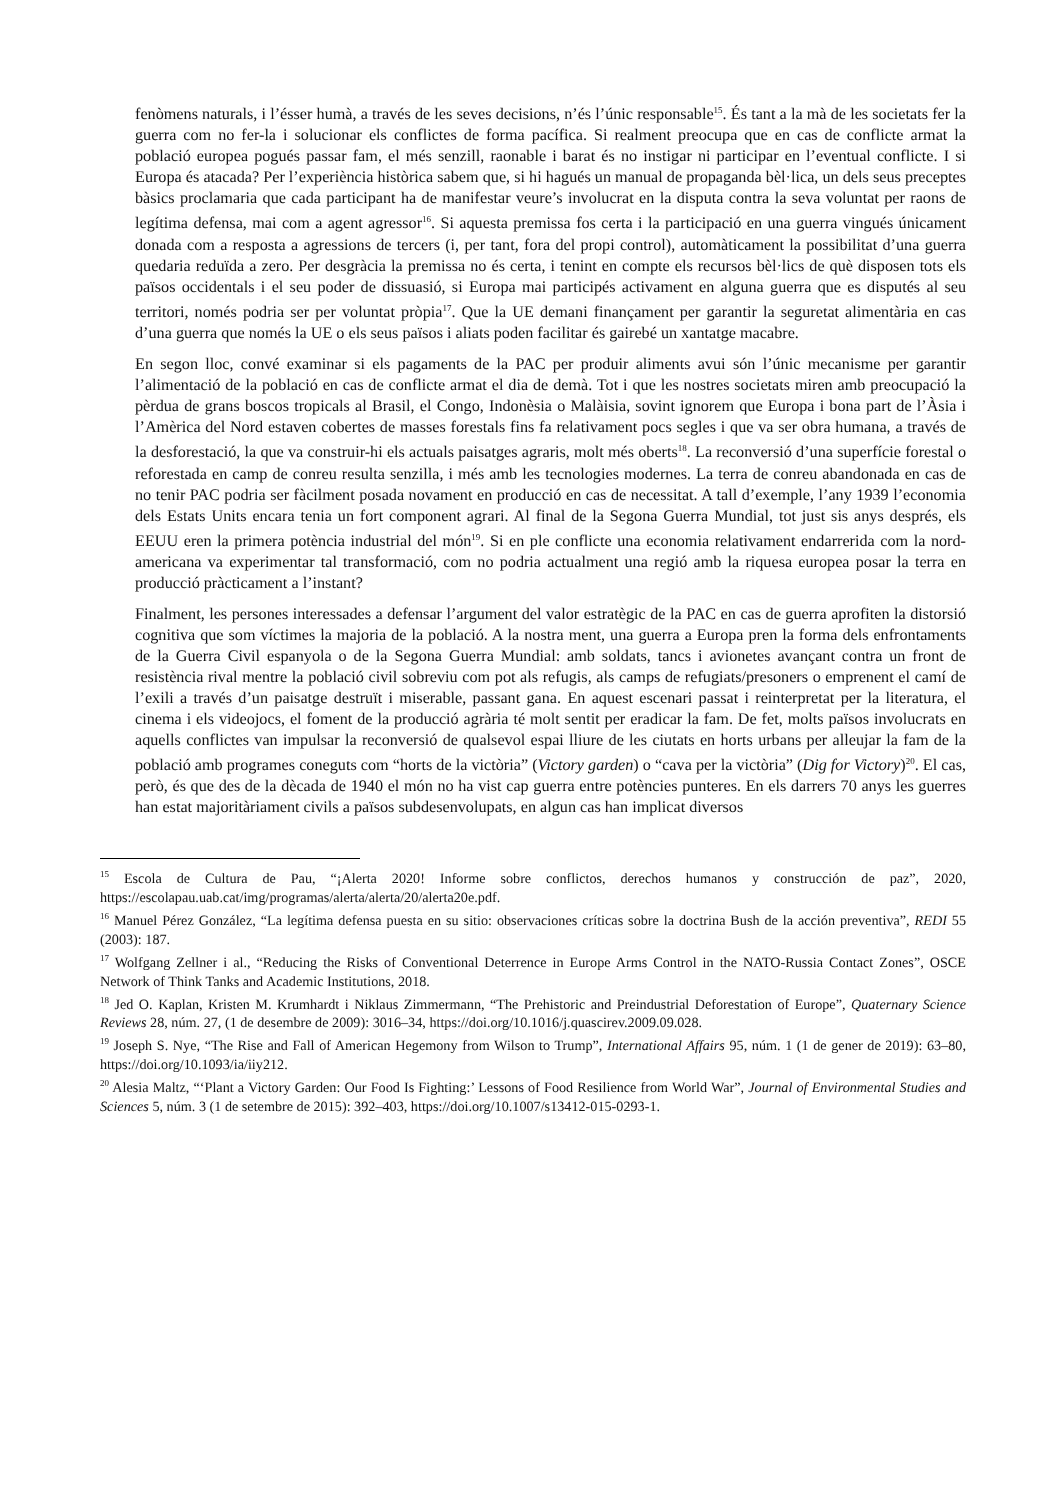fenòmens naturals, i l’ésser humà, a través de les seves decisions, n’és l’únic responsable<sup>15</sup>. És tant a la mà de les societats fer la guerra com no fer-la i solucionar els conflictes de forma pacífica. Si realment preocupa que en cas de conflicte armat la població europea pogués passar fam, el més senzill, raonable i barat és no instigar ni participar en l’eventual conflicte. I si Europa és atacada? Per l’experiència històrica sabem que, si hi hagués un manual de propaganda bèl·lica, un dels seus preceptes bàsics proclamaria que cada participant ha de manifestar veure’s involucrat en la disputa contra la seva voluntat per raons de legítima defensa, mai com a agent agressor<sup>16</sup>. Si aquesta premissa fos certa i la participació en una guerra vingués únicament donada com a resposta a agressions de tercers (i, per tant, fora del propi control), automàticament la possibilitat d’una guerra quedaria reduïda a zero. Per desgràcia la premissa no és certa, i tenint en compte els recursos bèl·lics de què disposen tots els països occidentals i el seu poder de dissuasió, si Europa mai participés activament en alguna guerra que es disputés al seu territori, només podria ser per voluntat pròpia<sup>17</sup>. Que la UE demani finançament per garantir la seguretat alimentària en cas d’una guerra que només la UE o els seus països i aliats poden facilitar és gairebé un xantatge macabre.
En segon lloc, convé examinar si els pagaments de la PAC per produir aliments avui són l’únic mecanisme per garantir l’alimentació de la població en cas de conflicte armat el dia de demà. Tot i que les nostres societats miren amb preocupació la pèrdua de grans boscos tropicals al Brasil, el Congo, Indonèsia o Malàisia, sovint ignorem que Europa i bona part de l’Àsia i l’Amèrica del Nord estaven cobertes de masses forestals fins fa relativament pocs segles i que va ser obra humana, a través de la desforestació, la que va construir-hi els actuals paisatges agraris, molt més oberts<sup>18</sup>. La reconversió d’una superfície forestal o reforestada en camp de conreu resulta senzilla, i més amb les tecnologies modernes. La terra de conreu abandonada en cas de no tenir PAC podria ser fàcilment posada novament en producció en cas de necessitat. A tall d’exemple, l’any 1939 l’economia dels Estats Units encara tenia un fort component agrari. Al final de la Segona Guerra Mundial, tot just sis anys després, els EEUU eren la primera potència industrial del món<sup>19</sup>. Si en ple conflicte una economia relativament endarrerida com la nord-americana va experimentar tal transformació, com no podria actualment una regió amb la riquesa europea posar la terra en producció pràcticament a l’instant?
Finalment, les persones interessades a defensar l’argument del valor estratègic de la PAC en cas de guerra aprofiten la distorsió cognitiva que som víctimes la majoria de la població. A la nostra ment, una guerra a Europa pren la forma dels enfrontaments de la Guerra Civil espanyola o de la Segona Guerra Mundial: amb soldats, tancs i avionetes avançant contra un front de resistència rival mentre la població civil sobreviu com pot als refugis, als camps de refugiats/presoners o emprenent el camí de l’exili a través d’un paisatge destruït i miserable, passant gana. En aquest escenari passat i reinterpretat per la literatura, el cinema i els videojocs, el foment de la producció agrària té molt sentit per eradicar la fam. De fet, molts països involucrats en aquells conflictes van impulsar la reconversió de qualsevol espai lliure de les ciutats en horts urbans per alleujar la fam de la població amb programes coneguts com “horts de la victòria” (Victory garden) o “cava per la victòria” (Dig for Victory)<sup>20</sup>. El cas, però, és que des de la dècada de 1940 el món no ha vist cap guerra entre potències punteres. En els darrers 70 anys les guerres han estat majoritàriament civils a països subdesenvolupats, en algun cas han implicat diversos
<sup>15</sup> Escola de Cultura de Pau, “¡Alerta 2020! Informe sobre conflictos, derechos humanos y construcción de paz”, 2020, https://escolapau.uab.cat/img/programas/alerta/alerta/20/alerta20e.pdf.
<sup>16</sup> Manuel Pérez González, “La legítima defensa puesta en su sitio: observaciones críticas sobre la doctrina Bush de la acción preventiva”, REDI 55 (2003): 187.
<sup>17</sup> Wolfgang Zellner i al., “Reducing the Risks of Conventional Deterrence in Europe Arms Control in the NATO-Russia Contact Zones”, OSCE Network of Think Tanks and Academic Institutions, 2018.
<sup>18</sup> Jed O. Kaplan, Kristen M. Krumhardt i Niklaus Zimmermann, “The Prehistoric and Preindustrial Deforestation of Europe”, Quaternary Science Reviews 28, núm. 27, (1 de desembre de 2009): 3016–34, https://doi.org/10.1016/j.quascirev.2009.09.028.
<sup>19</sup> Joseph S. Nye, “The Rise and Fall of American Hegemony from Wilson to Trump”, International Affairs 95, núm. 1 (1 de gener de 2019): 63–80, https://doi.org/10.1093/ia/iiy212.
<sup>20</sup> Alesia Maltz, “‘Plant a Victory Garden: Our Food Is Fighting:’ Lessons of Food Resilience from World War”, Journal of Environmental Studies and Sciences 5, núm. 3 (1 de setembre de 2015): 392–403, https://doi.org/10.1007/s13412-015-0293-1.